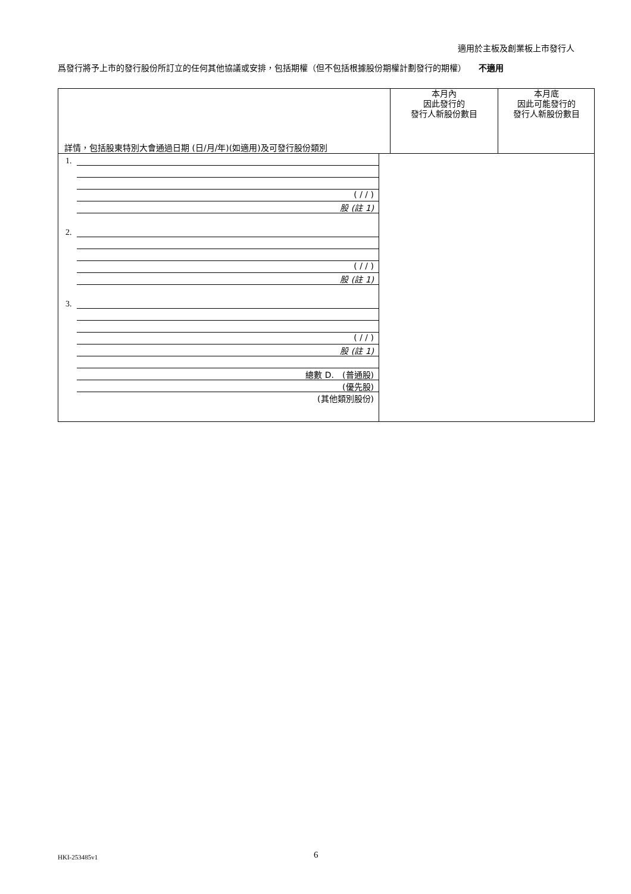適用於主板及創業板上市發行人
爲發行將予上市的發行股份所訂立的任何其他協議或安排，包括期權（但不包括根據股份期權計劃發行的期權）　　不適用
| 詳情，包括股東特別大會通過日期 (日/月/年)(如適用)及可發行股份類別 | 本月內 因此發行的 發行人新股份數目 | 本月底 因此可能發行的 發行人新股份數目 |
| 1. ( / / ) 股 (註 1) 2. ( / / ) 股 (註 1) 3. ( / / ) 股 (註 1) 總數 D. (普通股) (優先股) (其他類別股份) | | |
HKI-253485v1 6